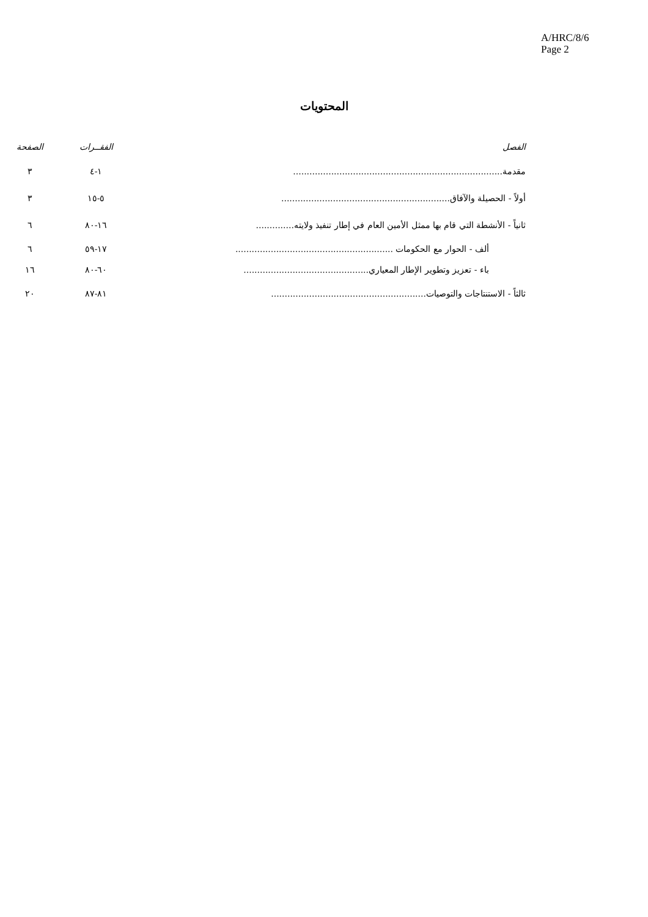A/HRC/8/6
Page 2
المحتويات
| الفصل | الفقــرات | الصفحة |
| --- | --- | --- |
| مقدمة............................................................................. | ١-٤ | ٣ |
| أولاً - الحصيلة والآفاق.............................................................. | ٥-١٥ | ٣ |
| ثانياً - الأنشطة التي قام بها ممثل الأمين العام في إطار تنفيذ ولايته.............. | ١٦-٨٠ | ٦ |
| ألف - الحوار مع الحكومات .......................................................... | ١٧-٥٩ | ٦ |
| باء - تعزيز وتطوير الإطار المعياري.............................................. | ٦٠-٨٠ | ١٦ |
| ثالثاً - الاستنتاجات والتوصيات......................................................... | ٨١-٨٧ | ٢٠ |